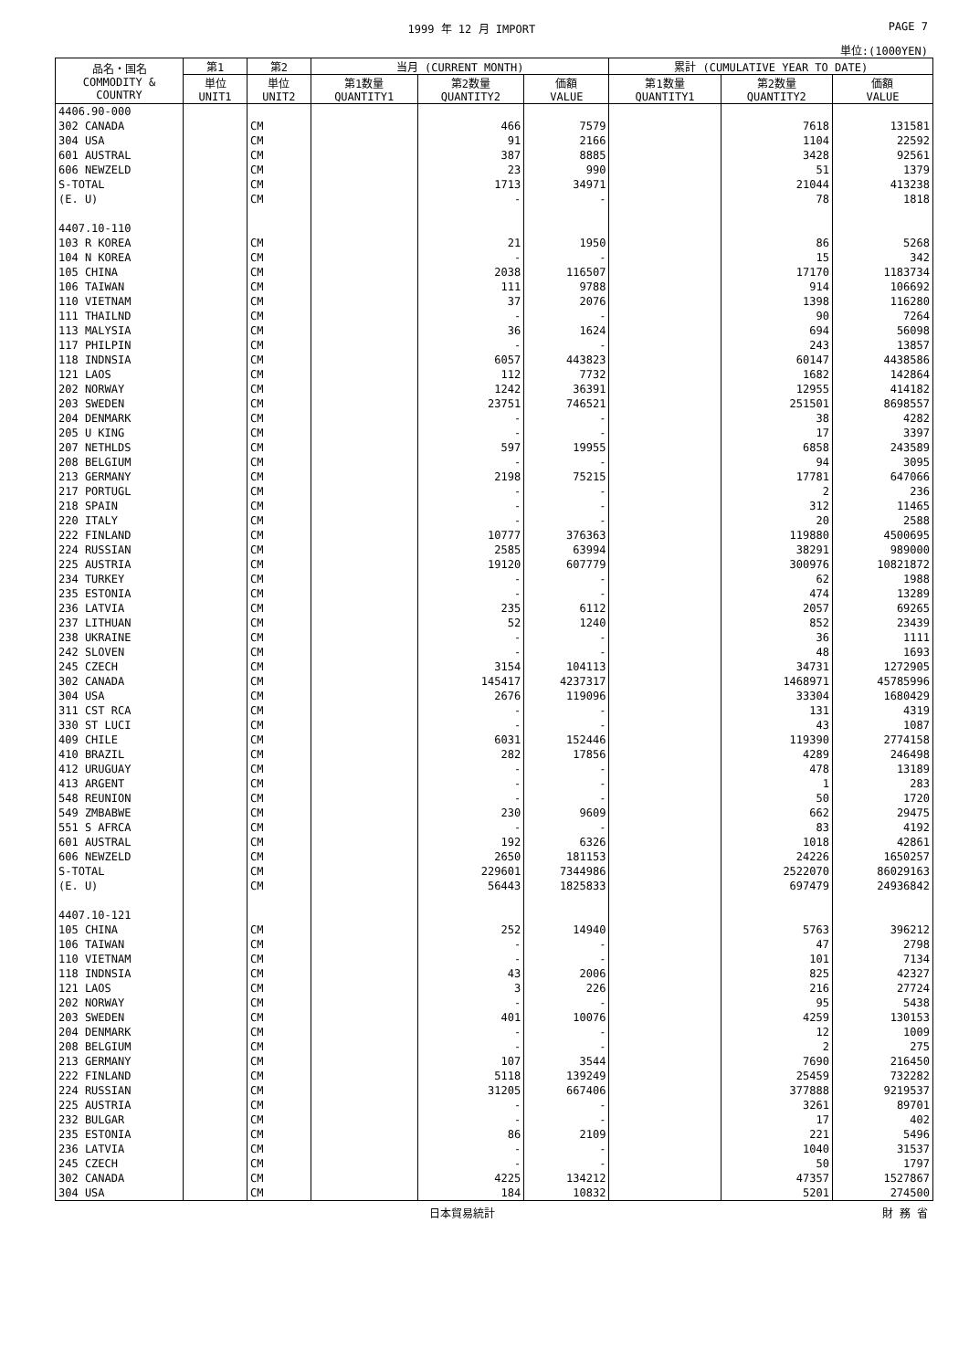1999 年 12 月 IMPORT PAGE 7
単位:(1000YEN)
| 品名・国名 COMMODITY & COUNTRY | 第1 | 第2 | 当月 (CURRENT MONTH) | | | 累計 (CUMULATIVE YEAR TO DATE) | | |
| --- | --- | --- | --- | --- | --- | --- | --- | --- |
| | 単位 UNIT1 | 単位 UNIT2 | 第1数量 QUANTITY1 | 第2数量 QUANTITY2 | 価額 VALUE | 第1数量 QUANTITY1 | 第2数量 QUANTITY2 | 価額 VALUE |
| 4406.90-000 | | | | | | | | |
| 302 CANADA | | CM | | 466 | 7579 | | 7618 | 131581 |
| 304 USA | | CM | | 91 | 2166 | | 1104 | 22592 |
| 601 AUSTRAL | | CM | | 387 | 8885 | | 3428 | 92561 |
| 606 NEWZELD | | CM | | 23 | 990 | | 51 | 1379 |
| S-TOTAL | | CM | | 1713 | 34971 | | 21044 | 413238 |
| (E. U) | | CM | | - | - | | 78 | 1818 |
| 4407.10-110 | | | | | | | | |
| 103 R KOREA | | CM | | 21 | 1950 | | 86 | 5268 |
| 104 N KOREA | | CM | | - | - | | 15 | 342 |
| 105 CHINA | | CM | | 2038 | 116507 | | 17170 | 1183734 |
| 106 TAIWAN | | CM | | 111 | 9788 | | 914 | 106692 |
| 110 VIETNAM | | CM | | 37 | 2076 | | 1398 | 116280 |
| 111 THAILND | | CM | | - | - | | 90 | 7264 |
| 113 MALYSIA | | CM | | 36 | 1624 | | 694 | 56098 |
| 117 PHILPIN | | CM | | - | - | | 243 | 13857 |
| 118 INDNSIA | | CM | | 6057 | 443823 | | 60147 | 4438586 |
| 121 LAOS | | CM | | 112 | 7732 | | 1682 | 142864 |
| 202 NORWAY | | CM | | 1242 | 36391 | | 12955 | 414182 |
| 203 SWEDEN | | CM | | 23751 | 746521 | | 251501 | 8698557 |
| 204 DENMARK | | CM | | - | - | | 38 | 4282 |
| 205 U KING | | CM | | - | - | | 17 | 3397 |
| 207 NETHLDS | | CM | | 597 | 19955 | | 6858 | 243589 |
| 208 BELGIUM | | CM | | - | - | | 94 | 3095 |
| 213 GERMANY | | CM | | 2198 | 75215 | | 17781 | 647066 |
| 217 PORTUGL | | CM | | - | - | | 2 | 236 |
| 218 SPAIN | | CM | | - | - | | 312 | 11465 |
| 220 ITALY | | CM | | - | - | | 20 | 2588 |
| 222 FINLAND | | CM | | 10777 | 376363 | | 119880 | 4500695 |
| 224 RUSSIAN | | CM | | 2585 | 63994 | | 38291 | 989000 |
| 225 AUSTRIA | | CM | | 19120 | 607779 | | 300976 | 10821872 |
| 234 TURKEY | | CM | | - | - | | 62 | 1988 |
| 235 ESTONIA | | CM | | - | - | | 474 | 13289 |
| 236 LATVIA | | CM | | 235 | 6112 | | 2057 | 69265 |
| 237 LITHUAN | | CM | | 52 | 1240 | | 852 | 23439 |
| 238 UKRAINE | | CM | | - | - | | 36 | 1111 |
| 242 SLOVEN | | CM | | - | - | | 48 | 1693 |
| 245 CZECH | | CM | | 3154 | 104113 | | 34731 | 1272905 |
| 302 CANADA | | CM | | 145417 | 4237317 | | 1468971 | 45785996 |
| 304 USA | | CM | | 2676 | 119096 | | 33304 | 1680429 |
| 311 CST RCA | | CM | | - | - | | 131 | 4319 |
| 330 ST LUCI | | CM | | - | - | | 43 | 1087 |
| 409 CHILE | | CM | | 6031 | 152446 | | 119390 | 2774158 |
| 410 BRAZIL | | CM | | 282 | 17856 | | 4289 | 246498 |
| 412 URUGUAY | | CM | | - | - | | 478 | 13189 |
| 413 ARGENT | | CM | | - | - | | 1 | 283 |
| 548 REUNION | | CM | | - | - | | 50 | 1720 |
| 549 ZMBABWE | | CM | | 230 | 9609 | | 662 | 29475 |
| 551 S AFRCA | | CM | | - | - | | 83 | 4192 |
| 601 AUSTRAL | | CM | | 192 | 6326 | | 1018 | 42861 |
| 606 NEWZELD | | CM | | 2650 | 181153 | | 24226 | 1650257 |
| S-TOTAL | | CM | | 229601 | 7344986 | | 2522070 | 86029163 |
| (E. U) | | CM | | 56443 | 1825833 | | 697479 | 24936842 |
| 4407.10-121 | | | | | | | | |
| 105 CHINA | | CM | | 252 | 14940 | | 5763 | 396212 |
| 106 TAIWAN | | CM | | - | - | | 47 | 2798 |
| 110 VIETNAM | | CM | | - | - | | 101 | 7134 |
| 118 INDNSIA | | CM | | 43 | 2006 | | 825 | 42327 |
| 121 LAOS | | CM | | 3 | 226 | | 216 | 27724 |
| 202 NORWAY | | CM | | - | - | | 95 | 5438 |
| 203 SWEDEN | | CM | | 401 | 10076 | | 4259 | 130153 |
| 204 DENMARK | | CM | | - | - | | 12 | 1009 |
| 208 BELGIUM | | CM | | - | - | | 2 | 275 |
| 213 GERMANY | | CM | | 107 | 3544 | | 7690 | 216450 |
| 222 FINLAND | | CM | | 5118 | 139249 | | 25459 | 732282 |
| 224 RUSSIAN | | CM | | 31205 | 667406 | | 377888 | 9219537 |
| 225 AUSTRIA | | CM | | - | - | | 3261 | 89701 |
| 232 BULGAR | | CM | | - | - | | 17 | 402 |
| 235 ESTONIA | | CM | | 86 | 2109 | | 221 | 5496 |
| 236 LATVIA | | CM | | - | - | | 1040 | 31537 |
| 245 CZECH | | CM | | - | - | | 50 | 1797 |
| 302 CANADA | | CM | | 4225 | 134212 | | 47357 | 1527867 |
| 304 USA | | CM | | 184 | 10832 | | 5201 | 274500 |
日本貿易統計 財 務 省